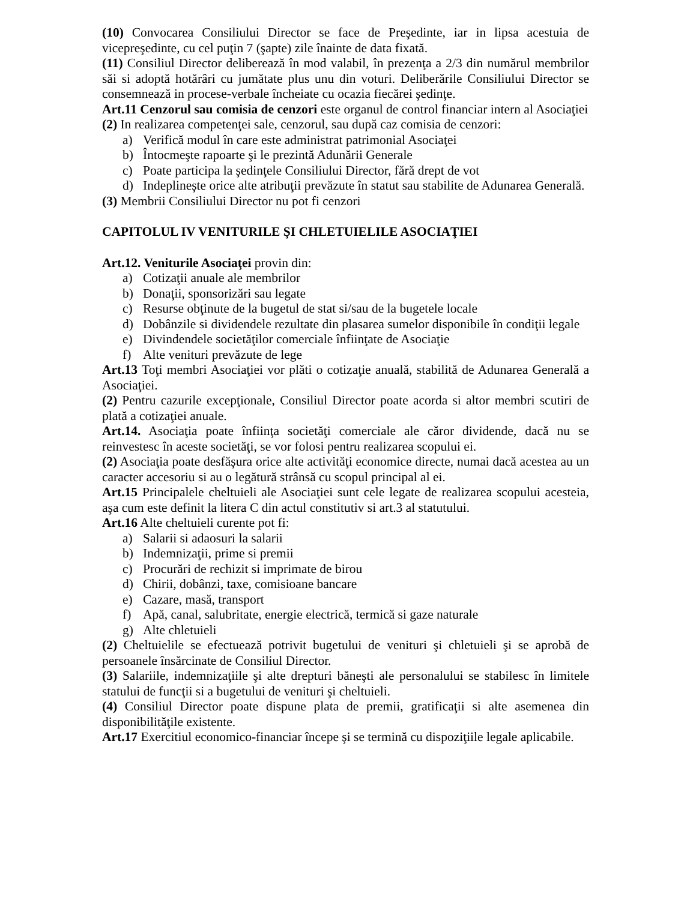(10) Convocarea Consiliului Director se face de Preşedinte, iar in lipsa acestuia de vicepreşedinte, cu cel puţin 7 (şapte) zile înainte de data fixată.
(11) Consiliul Director deliberează în mod valabil, în prezenţa a 2/3 din numărul membrilor săi si adoptă hotărâri cu jumătate plus unu din voturi. Deliberările Consiliului Director se consemnează in procese-verbale încheiate cu ocazia fiecărei şedinţe.
Art.11 Cenzorul sau comisia de cenzori este organul de control financiar intern al Asociaţiei
(2) In realizarea competenţei sale, cenzorul, sau după caz comisia de cenzori:
a) Verifică modul în care este administrat patrimonial Asociaţei
b) Întocmeşte rapoarte şi le prezintă Adunării Generale
c) Poate participa la şedinţele Consiliului Director, fără drept de vot
d) Indeplineşte orice alte atribuţii prevăzute în statut sau stabilite de Adunarea Generală.
(3) Membrii Consiliului Director nu pot fi cenzori
CAPITOLUL IV VENITURILE ŞI CHLETUIELILE ASOCIAŢIEI
Art.12. Veniturile Asociaţei provin din:
a) Cotizaţii anuale ale membrilor
b) Donaţii, sponsorizări sau legate
c) Resurse obţinute de la bugetul de stat si/sau de la bugetele locale
d) Dobânzile si dividendele rezultate din plasarea sumelor disponibile în condiţii legale
e) Divindendele societăţilor comerciale înfiinţate de Asociaţie
f) Alte venituri prevăzute de lege
Art.13 Toţi membri Asociaţiei vor plăti o cotizaţie anuală, stabilită de Adunarea Generală a Asociaţiei.
(2) Pentru cazurile excepţionale, Consiliul Director poate acorda si altor membri scutiri de plată a cotizaţiei anuale.
Art.14. Asociaţia poate înfiinţa societăţi comerciale ale căror dividende, dacă nu se reinvestesc în aceste societăţi, se vor folosi pentru realizarea scopului ei.
(2) Asociaţia poate desfăşura orice alte activităţi economice directe, numai dacă acestea au un caracter accesoriu si au o legătură strânsă cu scopul principal al ei.
Art.15 Principalele cheltuieli ale Asociaţiei sunt cele legate de realizarea scopului acesteia, aşa cum este definit la litera C din actul constitutiv si art.3 al statutului.
Art.16 Alte cheltuieli curente pot fi:
a) Salarii si adaosuri la salarii
b) Indemnizaţii, prime si premii
c) Procurări de rechizit si imprimate de birou
d) Chirii, dobânzi, taxe, comisioane bancare
e) Cazare, masă, transport
f) Apă, canal, salubritate, energie electrică, termică si gaze naturale
g) Alte chletuieli
(2) Cheltuielile se efectuează potrivit bugetului de venituri şi chletuieli şi se aprobă de persoanele însărcinate de Consiliul Director.
(3) Salariile, indemnizaţiile şi alte drepturi băneşti ale personalului se stabilesc în limitele statului de funcţii si a bugetului de venituri şi cheltuieli.
(4) Consiliul Director poate dispune plata de premii, gratificaţii si alte asemenea din disponibilităţile existente.
Art.17 Exercitiul economico-financiar începe şi se termină cu dispoziţiile legale aplicabile.